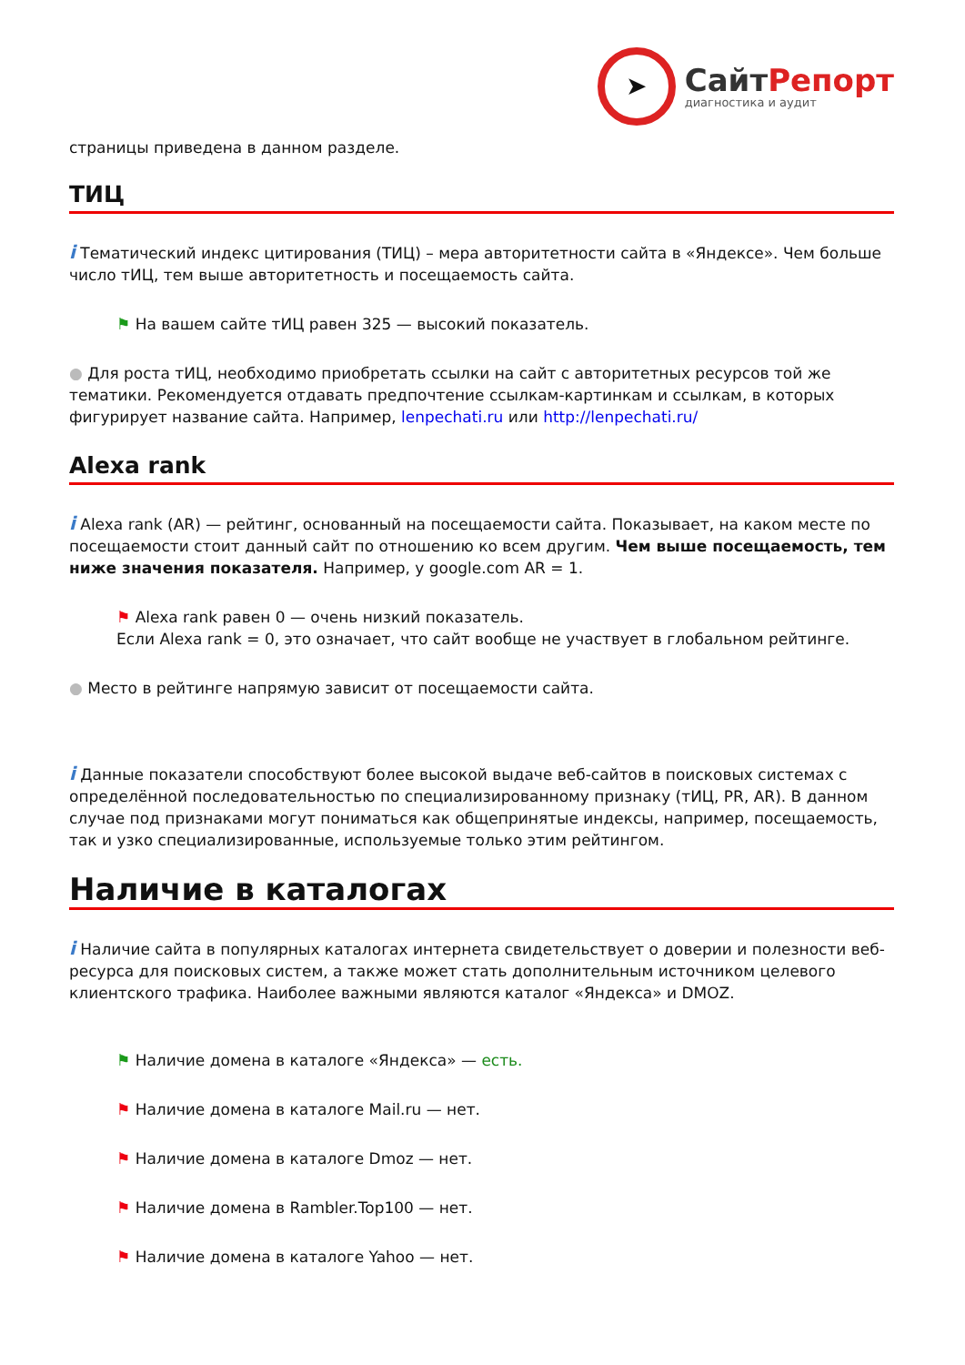➤
СайтРепорт
диагностика и аудит
страницы приведена в данном разделе.
ТИЦ
i Тематический индекс цитирования (ТИЦ) – мера авторитетности сайта в «Яндексе». Чем больше число тИЦ, тем выше авторитетность и посещаемость сайта.
⚑ На вашем сайте тИЦ равен 325 — высокий показатель.
● Для роста тИЦ, необходимо приобретать ссылки на сайт с авторитетных ресурсов той же тематики. Рекомендуется отдавать предпочтение ссылкам-картинкам и ссылкам, в которых фигурирует название сайта. Например, lenpechati.ru или http://lenpechati.ru/
Alexa rank
i Alexa rank (AR) — рейтинг, основанный на посещаемости сайта. Показывает, на каком месте по посещаемости стоит данный сайт по отношению ко всем другим. Чем выше посещаемость, тем ниже значения показателя. Например, у google.com AR = 1.
⚑ Alexa rank равен 0 — очень низкий показатель.
Если Alexa rank = 0, это означает, что сайт вообще не участвует в глобальном рейтинге.
● Место в рейтинге напрямую зависит от посещаемости сайта.
i Данные показатели способствуют более высокой выдаче веб-сайтов в поисковых системах с определённой последовательностью по специализированному признаку (тИЦ, PR, AR). В данном случае под признаками могут пониматься как общепринятые индексы, например, посещаемость, так и узко специализированные, используемые только этим рейтингом.
Наличие в каталогах
i Наличие сайта в популярных каталогах интернета свидетельствует о доверии и полезности веб-ресурса для поисковых систем, а также может стать дополнительным источником целевого клиентского трафика. Наиболее важными являются каталог «Яндекса» и DMOZ.
⚑ Наличие домена в каталоге «Яндекса» — есть.
⚑ Наличие домена в каталоге Mail.ru — нет.
⚑ Наличие домена в каталоге Dmoz — нет.
⚑ Наличие домена в Rambler.Top100 — нет.
⚑ Наличие домена в каталоге Yahoo — нет.